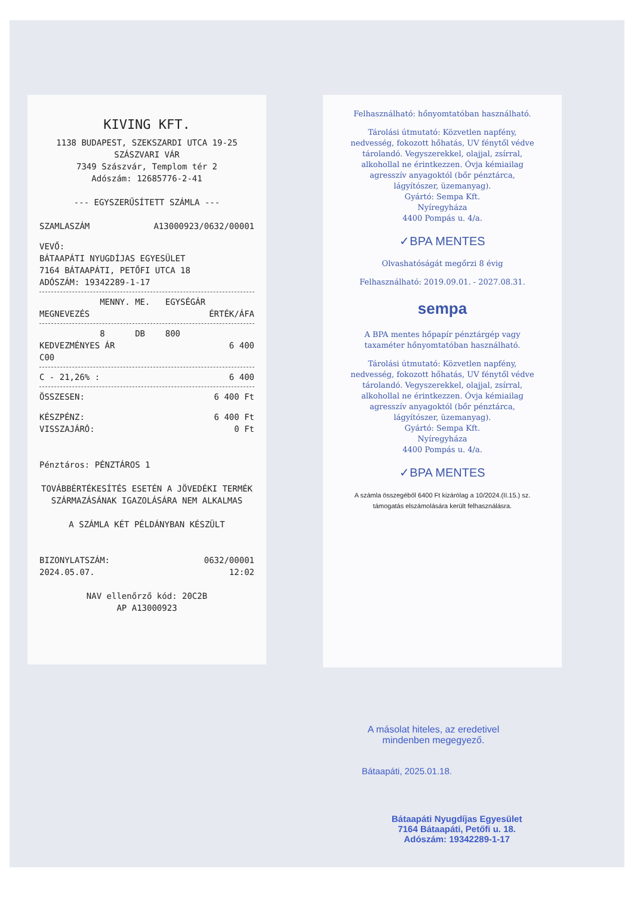KIVING KFT.
1138 BUDAPEST, SZEKSZARDI UTCA 19-25
SZÁSZVARI VÁR
7349 Szászvár, Templom tér 2
Adószám: 12685776-2-41
--- EGYSZERŰSÍTETT SZÁMLA ---
SZAMLASZÁM A13000923/0632/00001
VEVŐ:
BÁTAAPÁTI NYUGDÍJAS EGYESÜLET
7164 BÁTAAPÁTI, PETŐFI UTCA 18
ADÓSZÁM: 19342289-1-17
MENNY. ME. EGYSÉGÁR
MEGNEVEZÉS ÉRTÉK/ÁFA
8 DB 800
KEDVEZMÉNYES ÁR 6 400
C00
C - 21,26% : 6 400
ÖSSZESEN: 6 400 Ft
KÉSZPÉNZ: 6 400 Ft
VISSZAJÁRÓ: 0 Ft
Pénztáros: PÉNZTÁROS 1
TOVÁBBÉRTÉKESÍTÉS ESETÉN A JÖVEDÉKI TERMÉK
SZÁRMAZÁSÁNAK IGAZOLÁSÁRA NEM ALKALMAS
A SZÁMLA KÉT PÉLDÁNYBAN KÉSZÜLT
BIZONYLATSZÁM: 0632/00001
2024.05.07. 12:02
NAV ellenőrző kód: 20C2B
AP A13000923
Felhasználható: hőnyomtatóban használható.
Tárolási útmutató: Közvetlen napfény, nedvesség, fokozott hőhatás, UV fénytől védve tárolandó. Vegyszerekkel, olajjal, zsírral, alkohollal ne érintkezzen. Óvja kémiailag agresszív anyagoktól (bőr pénztárca, lágyítószer, üzemanyag).
Gyártó: Sempa Kft.
Nyíregyháza
4400 Pompás u. 4/a.
✓BPA MENTES
Olvashatóságát megőrzi 8 évig
Felhasználható: 2019.09.01. - 2027.08.31.
sempa
A BPA mentes hőpapír pénztárgép vagy taxaméter hőnyomtatóban használható.
Tárolási útmutató: Közvetlen napfény, nedvesség, fokozott hőhatás, UV fénytől védve tárolandó. Vegyszerekkel, olajjal, zsírral, alkohollal ne érintkezzen. Óvja kémiailag agresszív anyagoktól (bőr pénztárca, lágyítószer, üzemanyag).
Gyártó: Sempa Kft.
Nyíregyháza
4400 Pompás u. 4/a.
✓BPA MENTES
A számla összegéből 6400 Ft kizárólag a 10/2024.(II.15.) sz. támogatás elszámolására került felhasználásra.
A másolat hiteles, az eredetivel mindenben megegyező.
Bátaapáti, 2025.01.18.
Bátaapáti Nyugdíjas Egyesület
7164 Bátaapáti, Petőfi u. 18.
Adószám: 19342289-1-17